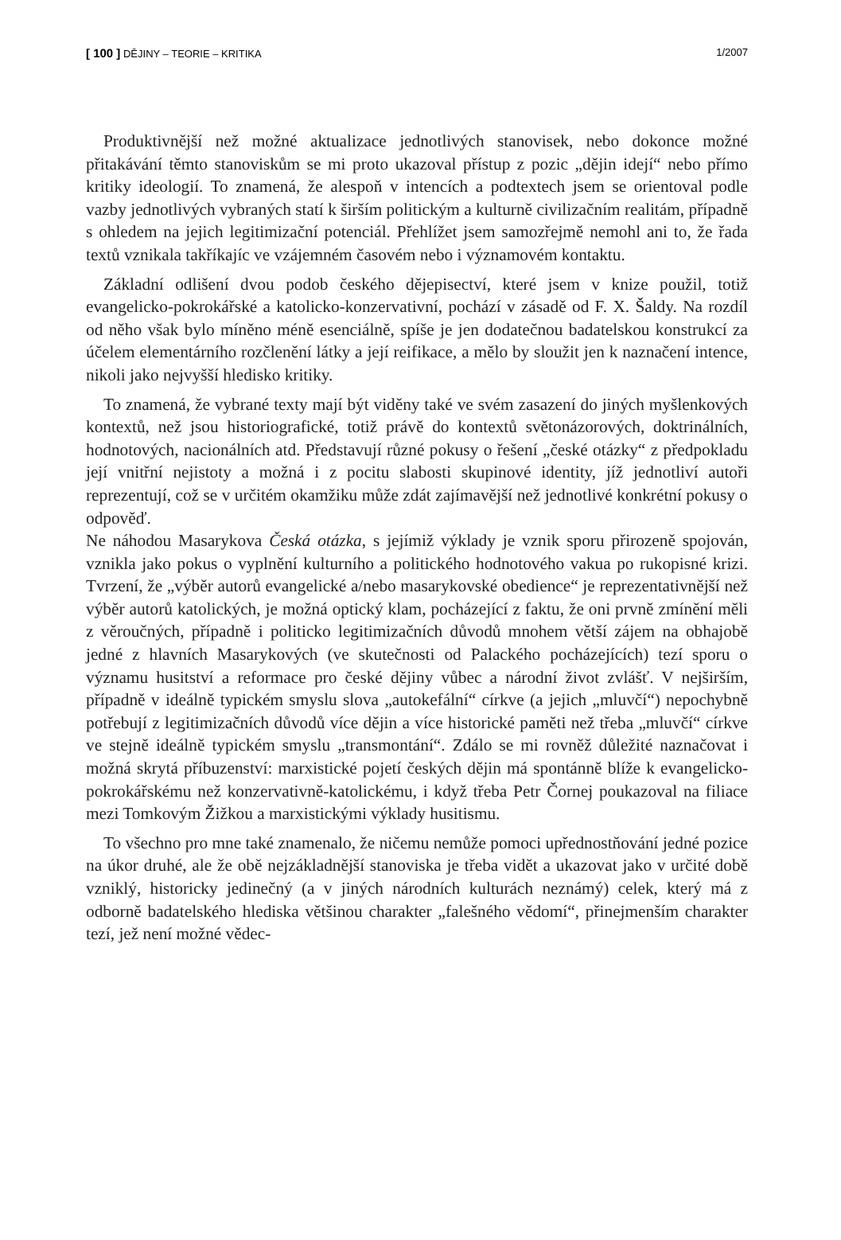[ 100 ] DĚJINY – TEORIE – KRITIKA 1/2007
Produktivnější než možné aktualizace jednotlivých stanovisek, nebo dokonce možné přitakávání těmto stanoviskům se mi proto ukazoval přístup z pozic „dějin idejí“ nebo přímo kritiky ideologií. To znamená, že alespoň v intencích a podtextech jsem se orientoval podle vazby jednotlivých vybraných statí k širším politickým a kulturně civilizačním realitám, případně s ohledem na jejich legitimizační potenciál. Přehlížet jsem samozřejmě nemohl ani to, že řada textů vznikala takříkajíc ve vzájemném časovém nebo i významovém kontaktu.
Základní odlišení dvou podob českého dějepisectví, které jsem v knize použil, totiž evangelicko-pokrokářské a katolicko-konzervativní, pochází v zásadě od F. X. Šaldy. Na rozdíl od něho však bylo míněno méně esenciálně, spíše je jen dodatečnou badatelskou konstrukcí za účelem elementárního rozčlenění látky a její reifikace, a mělo by sloužit jen k naznačení intence, nikoli jako nejvyšší hledisko kritiky.
To znamená, že vybrané texty mají být viděny také ve svém zasazení do jiných myšlenkových kontextů, než jsou historiografické, totiž právě do kontextů světonázorových, doktrinálních, hodnotových, nacionálních atd. Představují různé pokusy o řešení „české otázky“ z předpokladu její vnitřní nejistoty a možná i z pocitu slabosti skupinové identity, jíž jednotliví autoři reprezentují, což se v určitém okamžiku může zdát zajímavější než jednotlivé konkrétní pokusy o odpověď.
Ne náhodou Masarykova Česká otázka, s jejímiž výklady je vznik sporu přirozeně spojován, vznikla jako pokus o vyplnění kulturního a politického hodnotového vakua po rukopisné krizi. Tvrzení, že „výběr autorů evangelické a/nebo masarykovské obedience“ je reprezentativnější než výběr autorů katolických, je možná optický klam, pocházející z faktu, že oni prvně zmínění měli z věroučných, případně i politicko legitimizačních důvodů mnohem větší zájem na obhajobě jedné z hlavních Masarykových (ve skutečnosti od Palackého pocházejících) tezí sporu o významu husitství a reformace pro české dějiny vůbec a národní život zvlášť. V nejširším, případně v ideálně typickém smyslu slova „autokefální“ církve (a jejich „mluvčí“) nepochybně potřebují z legitimizačních důvodů více dějin a více historické paměti než třeba „mluvčí“ církve ve stejně ideálně typickém smyslu „transmontání“. Zdálo se mi rovněž důležité naznačovat i možná skrytá příbuzenství: marxistické pojetí českých dějin má spontánně blíže k evangelicko-pokrokářskému než konzervativně-katolickému, i když třeba Petr Čornej poukazoval na filiace mezi Tomkovým Žižkou a marxistickými výklady husitismu.
To všechno pro mne také znamenalo, že ničemu nemůže pomoci upřednostňování jedné pozice na úkor druhé, ale že obě nejzákladnější stanoviska je třeba vidět a ukazovat jako v určité době vzniklý, historicky jedinečný (a v jiných národních kulturách neznámý) celek, který má z odborně badatelského hlediska většinou charakter „falešného vědomí“, přinejmenším charakter tezí, jež není možné vědec-